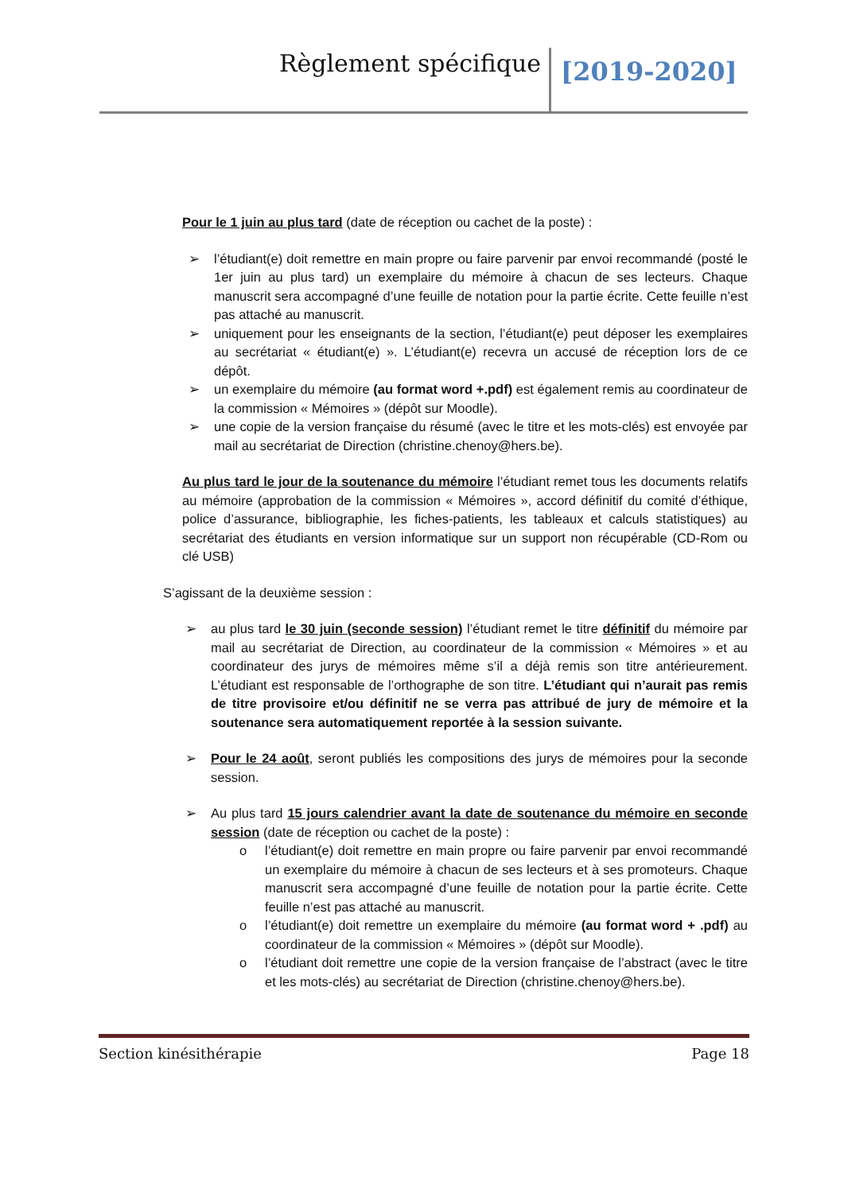Règlement spécifique [2019-2020]
Pour le 1 juin au plus tard (date de réception ou cachet de la poste) :
➢ l’étudiant(e) doit remettre en main propre ou faire parvenir par envoi recommandé (posté le 1er juin au plus tard) un exemplaire du mémoire à chacun de ses lecteurs. Chaque manuscrit sera accompagné d’une feuille de notation pour la partie écrite. Cette feuille n’est pas attaché au manuscrit.
➢ uniquement pour les enseignants de la section, l’étudiant(e) peut déposer les exemplaires au secrétariat « étudiant(e) ». L’étudiant(e) recevra un accusé de réception lors de ce dépôt.
➢ un exemplaire du mémoire (au format word +.pdf) est également remis au coordinateur de la commission « Mémoires » (dépôt sur Moodle).
➢ une copie de la version française du résumé (avec le titre et les mots-clés) est envoyée par mail au secrétariat de Direction (christine.chenoy@hers.be).
Au plus tard le jour de la soutenance du mémoire l’étudiant remet tous les documents relatifs au mémoire (approbation de la commission « Mémoires », accord définitif du comité d’éthique, police d’assurance, bibliographie, les fiches-patients, les tableaux et calculs statistiques) au secrétariat des étudiants en version informatique sur un support non récupérable (CD-Rom ou clé USB)
S’agissant de la deuxième session :
➢ au plus tard le 30 juin (seconde session) l’étudiant remet le titre définitif du mémoire par mail au secrétariat de Direction, au coordinateur de la commission « Mémoires » et au coordinateur des jurys de mémoires même s’il a déjà remis son titre antérieurement. L’étudiant est responsable de l’orthographe de son titre. L’étudiant qui n’aurait pas remis de titre provisoire et/ou définitif ne se verra pas attribué de jury de mémoire et la soutenance sera automatiquement reportée à la session suivante.
➢ Pour le 24 août, seront publiés les compositions des jurys de mémoires pour la seconde session.
➢ Au plus tard 15 jours calendrier avant la date de soutenance du mémoire en seconde session (date de réception ou cachet de la poste) :
o l’étudiant(e) doit remettre en main propre ou faire parvenir par envoi recommandé un exemplaire du mémoire à chacun de ses lecteurs et à ses promoteurs. Chaque manuscrit sera accompagné d’une feuille de notation pour la partie écrite. Cette feuille n’est pas attaché au manuscrit.
o l’étudiant(e) doit remettre un exemplaire du mémoire (au format word + .pdf) au coordinateur de la commission « Mémoires » (dépôt sur Moodle).
o l’étudiant doit remettre une copie de la version française de l’abstract (avec le titre et les mots-clés) au secrétariat de Direction (christine.chenoy@hers.be).
Section kinésithérapie Page 18